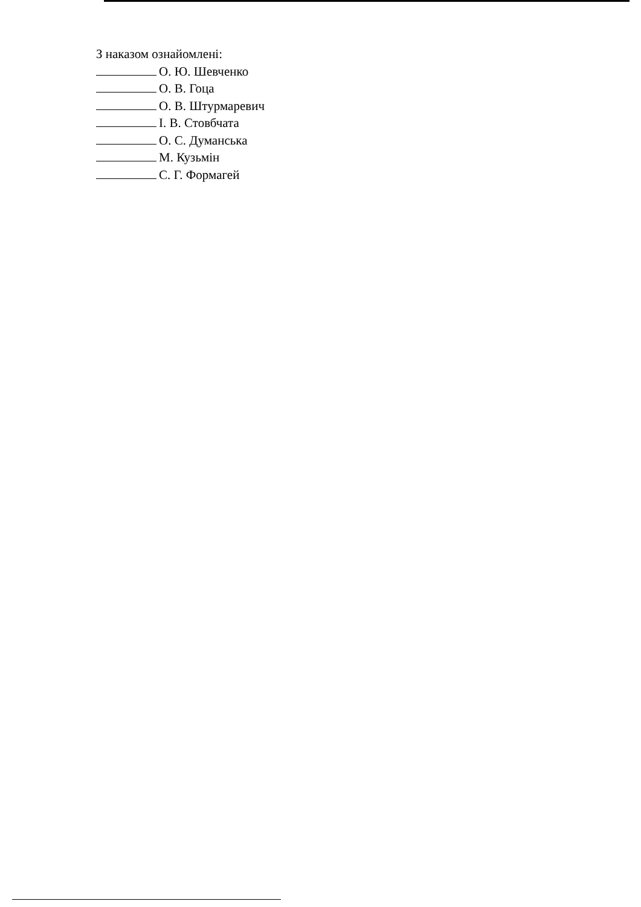З наказом ознайомлені:
О. Ю. Шевченко
О. В. Гоца
О. В. Штурмаревич
І. В. Стовбчата
О. С. Думанська
М. Кузьмін
С. Г. Формагей